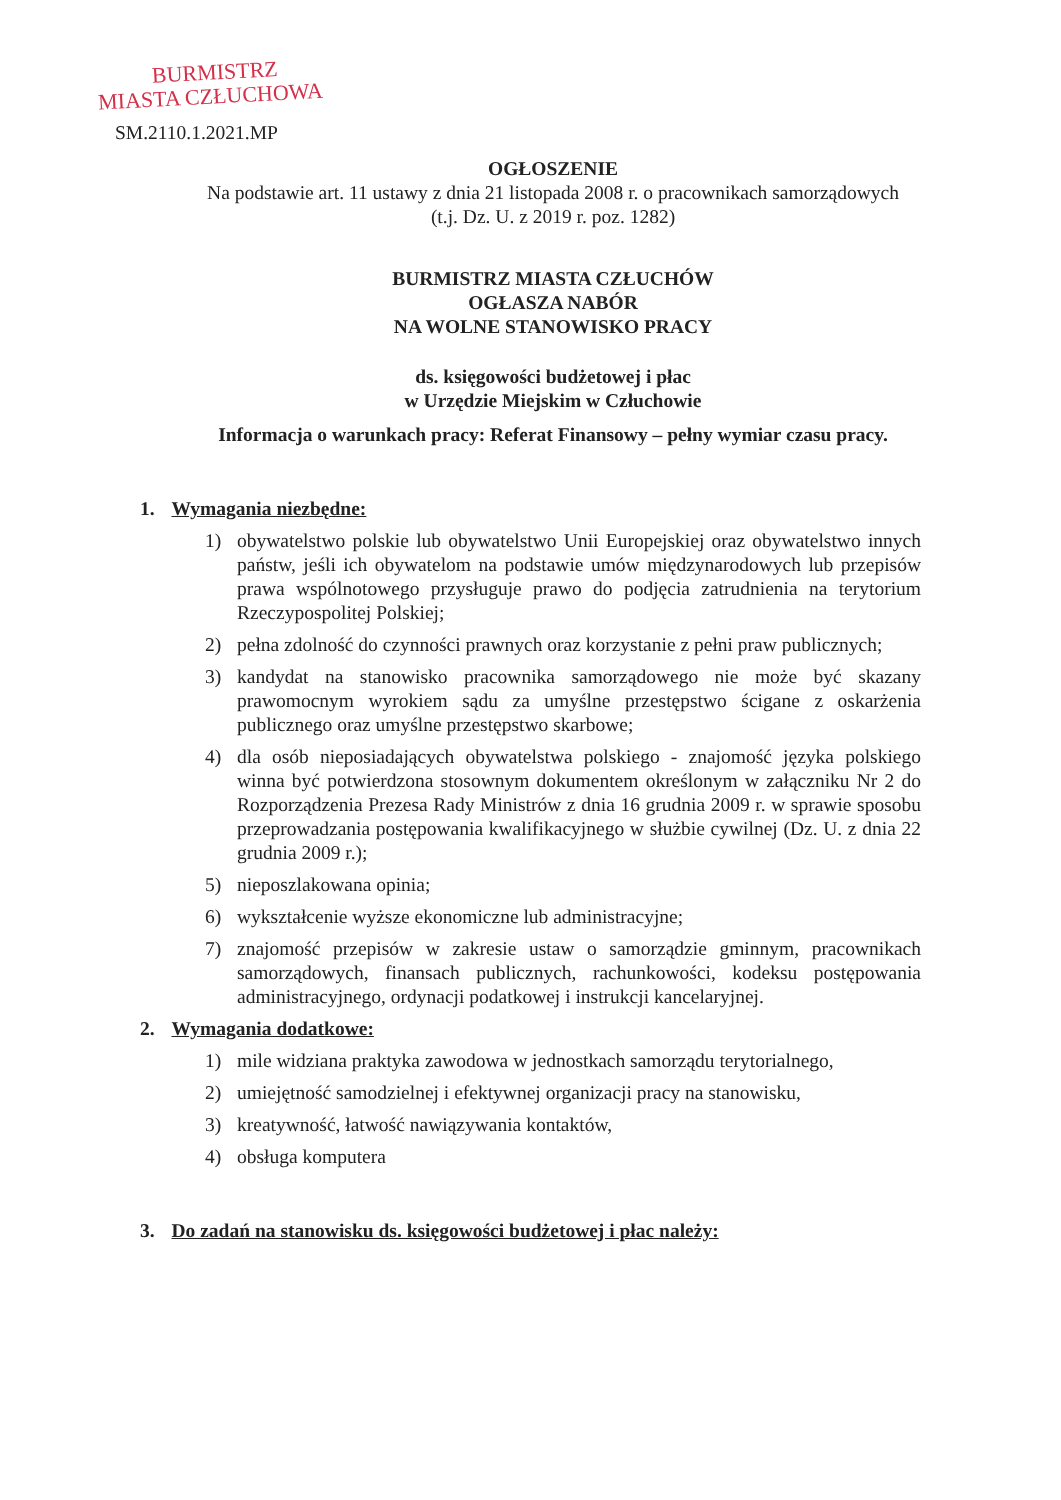BURMISTRZ
MIASTA CZŁUCHOWA
SM.2110.1.2021.MP
OGŁOSZENIE
Na podstawie art. 11 ustawy z dnia 21 listopada 2008 r. o pracownikach samorządowych
(t.j. Dz. U. z 2019 r. poz. 1282)
BURMISTRZ MIASTA CZŁUCHÓW
OGŁASZA NABÓR
NA WOLNE STANOWISKO PRACY
ds. księgowości budżetowej i płac
w Urzędzie Miejskim w Człuchowie
Informacja o warunkach pracy: Referat Finansowy – pełny wymiar czasu pracy.
1. Wymagania niezbędne:
1) obywatelstwo polskie lub obywatelstwo Unii Europejskiej oraz obywatelstwo innych państw, jeśli ich obywatelom na podstawie umów międzynarodowych lub przepisów prawa wspólnotowego przysługuje prawo do podjęcia zatrudnienia na terytorium Rzeczypospolitej Polskiej;
2) pełna zdolność do czynności prawnych oraz korzystanie z pełni praw publicznych;
3) kandydat na stanowisko pracownika samorządowego nie może być skazany prawomocnym wyrokiem sądu za umyślne przestępstwo ścigane z oskarżenia publicznego oraz umyślne przestępstwo skarbowe;
4) dla osób nieposiadających obywatelstwa polskiego - znajomość języka polskiego winna być potwierdzona stosownym dokumentem określonym w załączniku Nr 2 do Rozporządzenia Prezesa Rady Ministrów z dnia 16 grudnia 2009 r. w sprawie sposobu przeprowadzania postępowania kwalifikacyjnego w służbie cywilnej (Dz. U. z dnia 22 grudnia 2009 r.);
5) nieposzlakowana opinia;
6) wykształcenie wyższe ekonomiczne lub administracyjne;
7) znajomość przepisów w zakresie ustaw o samorządzie gminnym, pracownikach samorządowych, finansach publicznych, rachunkowości, kodeksu postępowania administracyjnego, ordynacji podatkowej i instrukcji kancelaryjnej.
2. Wymagania dodatkowe:
1) mile widziana praktyka zawodowa w jednostkach samorządu terytorialnego,
2) umiejętność samodzielnej i efektywnej organizacji pracy na stanowisku,
3) kreatywność, łatwość nawiązywania kontaktów,
4) obsługa komputera
3. Do zadań na stanowisku ds. księgowości budżetowej i płac należy: